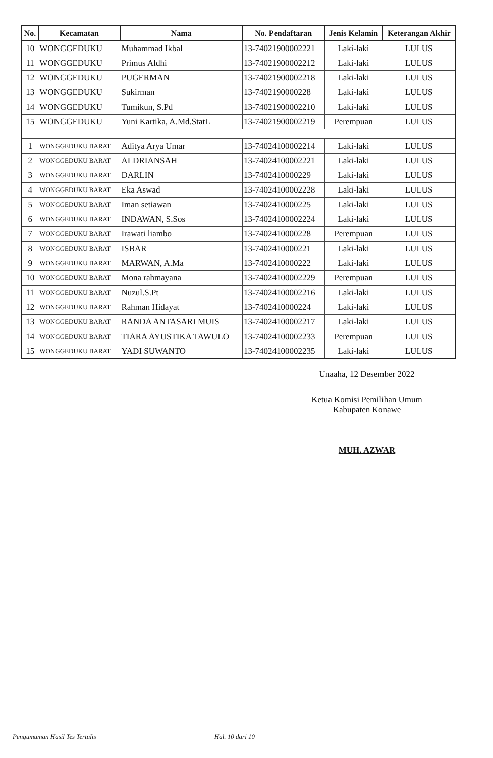| No. | Kecamatan | Nama | No. Pendaftaran | Jenis Kelamin | Keterangan Akhir |
| --- | --- | --- | --- | --- | --- |
| 10 | WONGGEDUKU | Muhammad Ikbal | 13-74021900002221 | Laki-laki | LULUS |
| 11 | WONGGEDUKU | Primus Aldhi | 13-74021900002212 | Laki-laki | LULUS |
| 12 | WONGGEDUKU | PUGERMAN | 13-74021900002218 | Laki-laki | LULUS |
| 13 | WONGGEDUKU | Sukirman | 13-7402190000228 | Laki-laki | LULUS |
| 14 | WONGGEDUKU | Tumikun, S.Pd | 13-74021900002210 | Laki-laki | LULUS |
| 15 | WONGGEDUKU | Yuni Kartika, A.Md.StatL | 13-74021900002219 | Perempuan | LULUS |
| 1 | WONGGEDUKU BARAT | Aditya Arya Umar | 13-74024100002214 | Laki-laki | LULUS |
| 2 | WONGGEDUKU BARAT | ALDRIANSAH | 13-74024100002221 | Laki-laki | LULUS |
| 3 | WONGGEDUKU BARAT | DARLIN | 13-7402410000229 | Laki-laki | LULUS |
| 4 | WONGGEDUKU BARAT | Eka Aswad | 13-74024100002228 | Laki-laki | LULUS |
| 5 | WONGGEDUKU BARAT | Iman setiawan | 13-7402410000225 | Laki-laki | LULUS |
| 6 | WONGGEDUKU BARAT | INDAWAN, S.Sos | 13-74024100002224 | Laki-laki | LULUS |
| 7 | WONGGEDUKU BARAT | Irawati liambo | 13-7402410000228 | Perempuan | LULUS |
| 8 | WONGGEDUKU BARAT | ISBAR | 13-7402410000221 | Laki-laki | LULUS |
| 9 | WONGGEDUKU BARAT | MARWAN, A.Ma | 13-7402410000222 | Laki-laki | LULUS |
| 10 | WONGGEDUKU BARAT | Mona rahmayana | 13-74024100002229 | Perempuan | LULUS |
| 11 | WONGGEDUKU BARAT | Nuzul.S.Pt | 13-74024100002216 | Laki-laki | LULUS |
| 12 | WONGGEDUKU BARAT | Rahman Hidayat | 13-7402410000224 | Laki-laki | LULUS |
| 13 | WONGGEDUKU BARAT | RANDA ANTASARI MUIS | 13-74024100002217 | Laki-laki | LULUS |
| 14 | WONGGEDUKU BARAT | TIARA AYUSTIKA TAWULO | 13-74024100002233 | Perempuan | LULUS |
| 15 | WONGGEDUKU BARAT | YADI SUWANTO | 13-74024100002235 | Laki-laki | LULUS |
Unaaha, 12 Desember 2022
Ketua Komisi Pemilihan Umum
Kabupaten Konawe
MUH. AZWAR
Pengumuman Hasil Tes Tertulis Hal. 10 dari 10